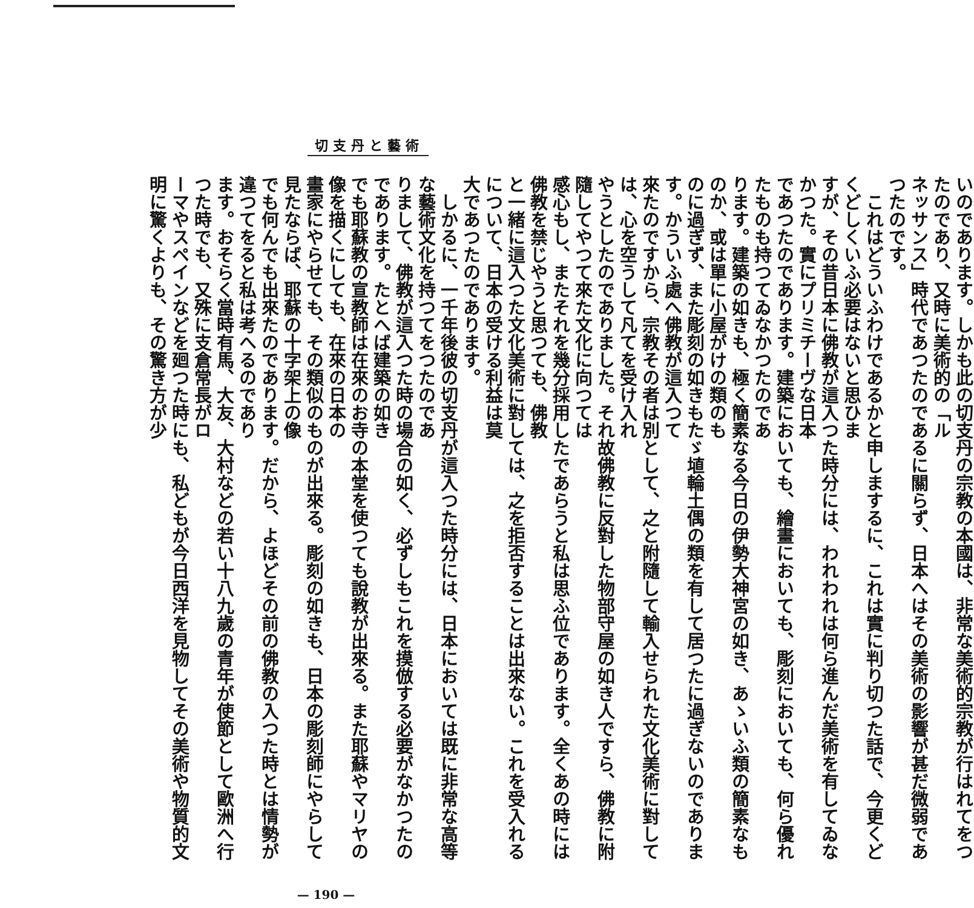切支丹と藝術
いのであります。しかも此の切支丹の宗教の本國は、非常な美術的宗教が行はれてをつたのであり、又時に美術的の「ル
ネッサンス」時代であつたのであるに關らず、日本へはその美術の影響が甚だ微弱であつたのです。
　これはどういふわけであるかと申しまするに、これは實に判り切つた話で、今更くどくどしくいふ必要はないと思ひま
すが、その昔日本に佛教が這入つた時分には、われわれは何ら進んだ美術を有してゐなかつた。實にプリミチーヴな日本
であつたのであります。建築においても、繪畫においても、彫刻においても、何ら優れたものも持つてゐなかつたのであ
ります。建築の如きも、極く簡素なる今日の伊勢大神宮の如き、あゝいふ類の簡素なものか、或は單に小屋がけの類のも
のに過ぎず、また彫刻の如きもたゞ埴輪土偶の類を有して居つたに過ぎないのであります。かういふ處へ佛教が這入つて
來たのですから、宗教その者は別として、之と附隨して輸入せられた文化美術に對しては、心を空うして凡てを受け入れ
やうとしたのでありました。それ故佛教に反對した物部守屋の如き人ですら、佛教に附隨してやつて來た文化に向つては
感心もし、またそれを幾分採用したであらうと私は思ふ位であります。全くあの時には佛教を禁じやうと思つても、佛教
と一緒に這入つた文化美術に對しては、之を拒否することは出來ない。これを受入れるについて、日本の受ける利益は莫
大であつたのであります。
　しかるに、一千年後彼の切支丹が這入つた時分には、日本においては既に非常な高等な藝術文化を持つてをつたのであ
りまして、佛教が這入つた時の場合の如く、必ずしもこれを摸倣する必要がなかつたのであります。たとへば建築の如き
でも耶蘇教の宣教師は在來のお寺の本堂を使つても說教が出來る。また耶蘇やマリヤの像を描くにしても、在來の日本の
畫家にやらせても、その類似のものが出來る。彫刻の如きも、日本の彫刻師にやらして見たならば、耶蘇の十字架上の像
でも何んでも出來たのであります。だから、よほどその前の佛教の入つた時とは情勢が違つてをると私は考へるのであり
ます。おそらく當時有馬、大友、大村などの若い十八九歲の青年が使節として歐洲へ行つた時でも、又殊に支倉常長がロ
ーマやスペインなどを廻つた時にも、私どもが今日西洋を見物してその美術や物質的文明に驚くよりも、その驚き方が少
— 190 —